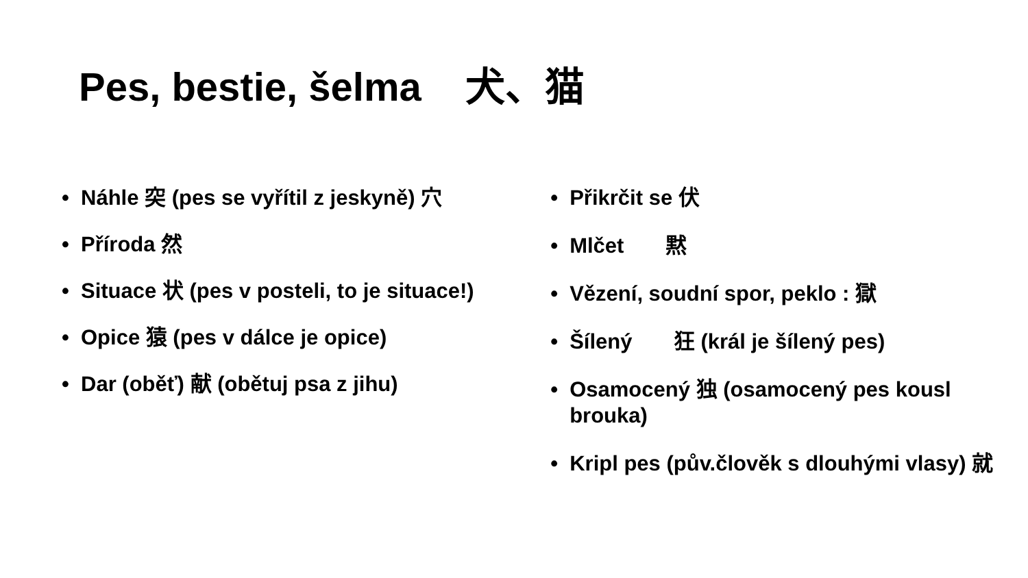Pes, bestie, šelma 犬、猫
• Náhle 突 (pes se vyřítil z jeskyně) 穴
• Příroda 然
• Situace 状 (pes v posteli, to je situace!)
• Opice 猿 (pes v dálce je opice)
• Dar (oběť) 献 (obětuj psa z jihu)
• Přikrčit se 伏
• Mlčet 黙
• Vězení, soudní spor, peklo : 獄
• Šílený 狂 (král je šílený pes)
• Osamocený 独 (osamocený pes kousl brouka)
• Kripl pes (pův.člověk s dlouhými vlasy) 就